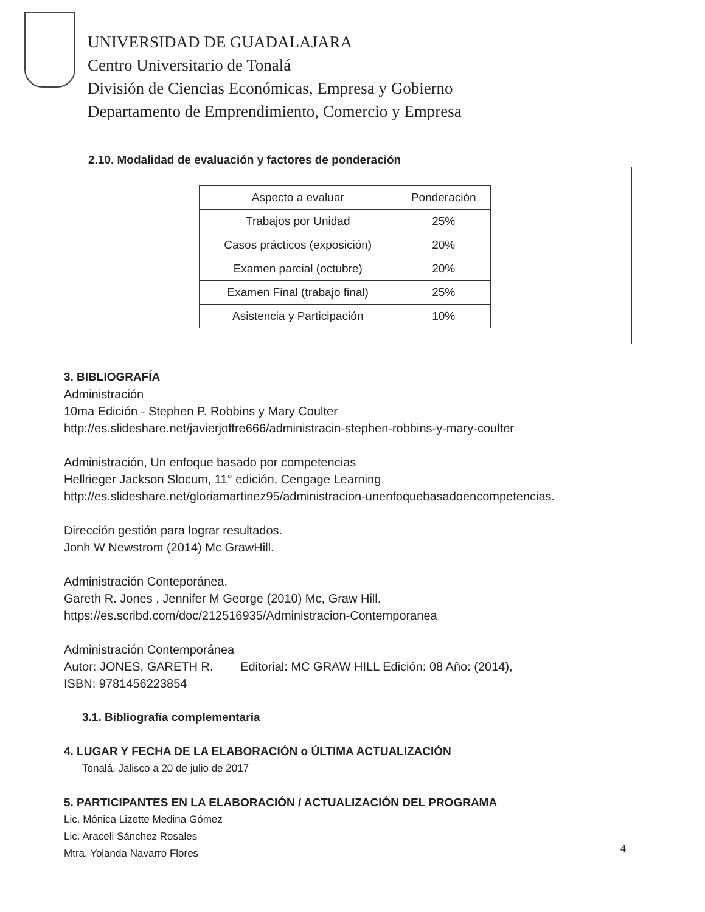UNIVERSIDAD DE GUADALAJARA
Centro Universitario de Tonalá
División de Ciencias Económicas, Empresa y Gobierno
Departamento de Emprendimiento, Comercio y Empresa
2.10. Modalidad de evaluación y factores de ponderación
| Aspecto a evaluar | Ponderación |
| --- | --- |
| Trabajos por Unidad | 25% |
| Casos prácticos (exposición) | 20% |
| Examen parcial (octubre) | 20% |
| Examen Final (trabajo final) | 25% |
| Asistencia y Participación | 10% |
3. BIBLIOGRAFÍA
Administración
10ma Edición - Stephen P. Robbins y Mary Coulter
http://es.slideshare.net/javierjoffre666/administracin-stephen-robbins-y-mary-coulter
Administración, Un enfoque basado por competencias
Hellrieger Jackson Slocum, 11° edición, Cengage Learning
http://es.slideshare.net/gloriamartinez95/administracion-unenfoquebasadoencompetencias.
Dirección gestión para lograr resultados.
Jonh W Newstrom (2014) Mc GrawHill.
Administración Conteporánea.
Gareth R. Jones , Jennifer M George (2010) Mc, Graw Hill.
https://es.scribd.com/doc/212516935/Administracion-Contemporanea
Administración Contemporánea
Autor: JONES, GARETH R. Editorial: MC GRAW HILL Edición: 08 Año: (2014),
ISBN: 9781456223854
3.1. Bibliografía complementaria
4. LUGAR Y FECHA DE LA ELABORACIÓN o ÚLTIMA ACTUALIZACIÓN
Tonalá, Jalisco a 20 de julio de 2017
5. PARTICIPANTES EN LA ELABORACIÓN / ACTUALIZACIÓN DEL PROGRAMA
Lic. Mónica Lizette Medina Gómez
Lic. Araceli Sánchez Rosales
Mtra. Yolanda Navarro Flores
4